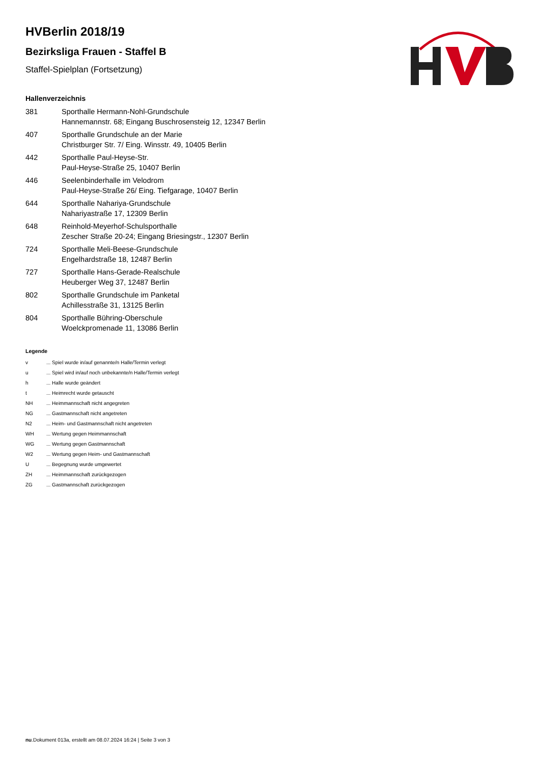HVBerlin 2018/19
Bezirksliga Frauen - Staffel B
Staffel-Spielplan (Fortsetzung)
Hallenverzeichnis
| 381 | Sporthalle Hermann-Nohl-Grundschule Hannemannstr. 68; Eingang Buschrosensteig 12, 12347 Berlin |
| 407 | Sporthalle Grundschule an der Marie Christburger Str. 7/ Eing. Winsstr. 49, 10405 Berlin |
| 442 | Sporthalle Paul-Heyse-Str. Paul-Heyse-Straße 25, 10407 Berlin |
| 446 | Seelenbinderhalle im Velodrom Paul-Heyse-Straße 26/ Eing. Tiefgarage, 10407 Berlin |
| 644 | Sporthalle Nahariya-Grundschule Nahariyastraße 17, 12309 Berlin |
| 648 | Reinhold-Meyerhof-Schulsporthalle Zescher Straße 20-24; Eingang Briesingstr., 12307 Berlin |
| 724 | Sporthalle Meli-Beese-Grundschule Engelhardstraße 18, 12487 Berlin |
| 727 | Sporthalle Hans-Gerade-Realschule Heuberger Weg 37, 12487 Berlin |
| 802 | Sporthalle Grundschule im Panketal Achillesstraße 31, 13125 Berlin |
| 804 | Sporthalle Bühring-Oberschule Woelckpromenade 11, 13086 Berlin |
Legende
| v | ... Spiel wurde in/auf genannte/n Halle/Termin verlegt |
| u | ... Spiel wird in/auf noch unbekannte/n Halle/Termin verlegt |
| h | ... Halle wurde geändert |
| t | ... Heimrecht wurde getauscht |
| NH | ... Heimmannschaft nicht angegreten |
| NG | ... Gastmannschaft nicht angetreten |
| N2 | ... Heim- und Gastmannschaft nicht angetreten |
| WH | ... Wertung gegen Heimmannschaft |
| WG | ... Wertung gegen Gastmannschaft |
| W2 | ... Wertung gegen Heim- und Gastmannschaft |
| U | ... Begegnung wurde umgewertet |
| ZH | ... Heimmannschaft zurückgezogen |
| ZG | ... Gastmannschaft zurückgezogen |
nu.Dokument 013a, erstellt am 08.07.2024 16:24 | Seite 3 von 3